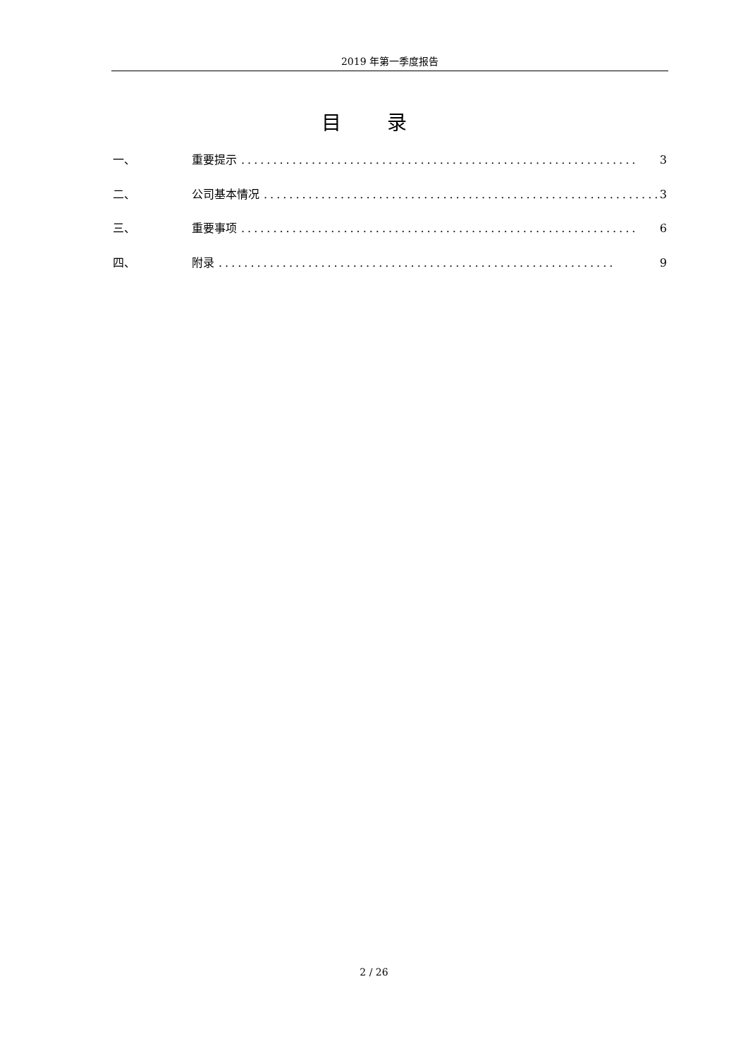2019 年第一季度报告
目 录
一、 重要提示.............................................................. 3
二、 公司基本情况.............................................................. 3
三、 重要事项.............................................................. 6
四、 附录.............................................................. 9
2 / 26